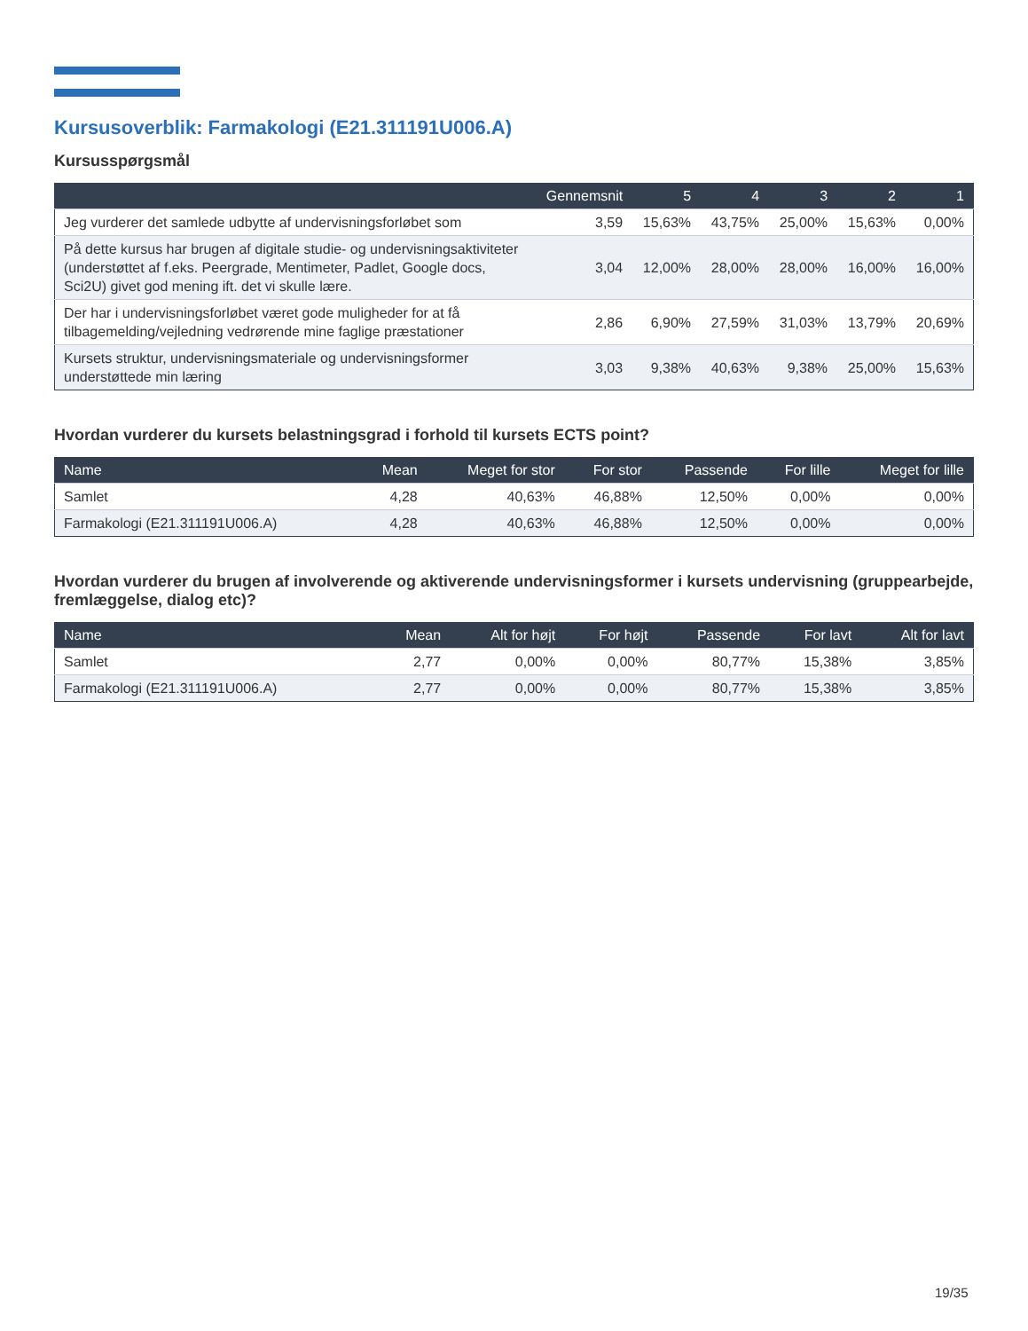Kursusoverblik: Farmakologi (E21.311191U006.A)
Kursusspørgsmål
| | Gennemsnit | 5 | 4 | 3 | 2 | 1 |
| --- | --- | --- | --- | --- | --- | --- |
| Jeg vurderer det samlede udbytte af undervisningsforløbet som | 3,59 | 15,63% | 43,75% | 25,00% | 15,63% | 0,00% |
| På dette kursus har brugen af digitale studie- og undervisningsaktiviteter (understøttet af f.eks. Peergrade, Mentimeter, Padlet, Google docs, Sci2U) givet god mening ift. det vi skulle lære. | 3,04 | 12,00% | 28,00% | 28,00% | 16,00% | 16,00% |
| Der har i undervisningsforløbet været gode muligheder for at få tilbagemelding/vejledning vedrørende mine faglige præstationer | 2,86 | 6,90% | 27,59% | 31,03% | 13,79% | 20,69% |
| Kursets struktur, undervisningsmateriale og undervisningsformer understøttede min læring | 3,03 | 9,38% | 40,63% | 9,38% | 25,00% | 15,63% |
Hvordan vurderer du kursets belastningsgrad i forhold til kursets ECTS point?
| Name | Mean | Meget for stor | For stor | Passende | For lille | Meget for lille |
| --- | --- | --- | --- | --- | --- | --- |
| Samlet | 4,28 | 40,63% | 46,88% | 12,50% | 0,00% | 0,00% |
| Farmakologi (E21.311191U006.A) | 4,28 | 40,63% | 46,88% | 12,50% | 0,00% | 0,00% |
Hvordan vurderer du brugen af involverende og aktiverende undervisningsformer i kursets undervisning (gruppearbejde, fremlæggelse, dialog etc)?
| Name | Mean | Alt for højt | For højt | Passende | For lavt | Alt for lavt |
| --- | --- | --- | --- | --- | --- | --- |
| Samlet | 2,77 | 0,00% | 0,00% | 80,77% | 15,38% | 3,85% |
| Farmakologi (E21.311191U006.A) | 2,77 | 0,00% | 0,00% | 80,77% | 15,38% | 3,85% |
19/35